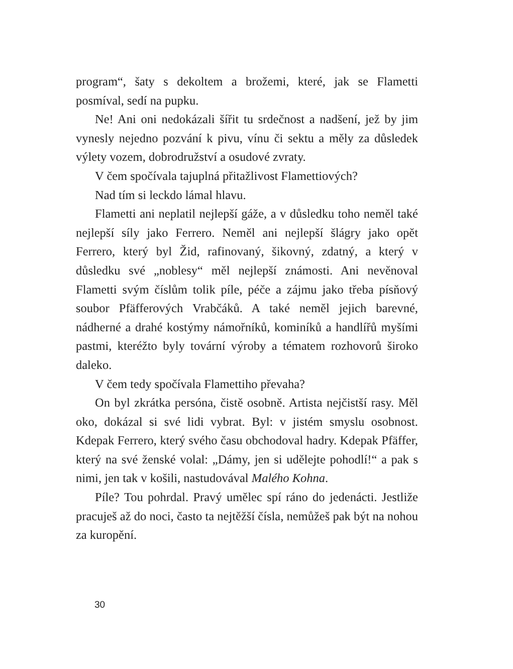program“, šaty s dekoltem a brožemi, které, jak se Flametti posmíval, sedí na pupku.
Ne! Ani oni nedokázali šířit tu srdečnost a nadšení, jež by jim vynesly nejedno pozvání k pivu, vínu či sektu a měly za důsledek výlety vozem, dobrodružství a osudové zvraty.
V čem spočívala tajuplná přitažlivost Flamettiových?
Nad tím si leckdo lámal hlavu.
Flametti ani neplatil nejlepší gáže, a v důsledku toho neměl také nejlepší síly jako Ferrero. Neměl ani nejlepší šlágry jako opět Ferrero, který byl Žid, rafinovaný, šikovný, zdatný, a který v důsledku své „noblesy“ měl nejlepší známosti. Ani nevěnoval Flametti svým číslům tolik píle, péče a zájmu jako třeba písňový soubor Pfäfferových Vrabčáků. A také neměl jejich barevné, nádherné a drahé kostýmy námořníků, kominíků a handlířů myšími pastmi, kteréžto byly tovární výroby a tématem rozhovorů široko daleko.
V čem tedy spočívala Flamettiho převaha?
On byl zkrátka persóna, čistě osobně. Artista nejčistší rasy. Měl oko, dokázal si své lidi vybrat. Byl: v jistém smyslu osobnost. Kdepak Ferrero, který svého času obchodoval hadry. Kdepak Pfäffer, který na své ženské volal: „Dámy, jen si udělejte pohodlí!“ a pak s nimi, jen tak v košili, nastudovával Malého Kohna.
Píle? Tou pohrdal. Pravý umělec spí ráno do jedenácti. Jestliže pracuješ až do noci, často ta nejtěžší čísla, nemůžeš pak být na nohou za kuropění.
30